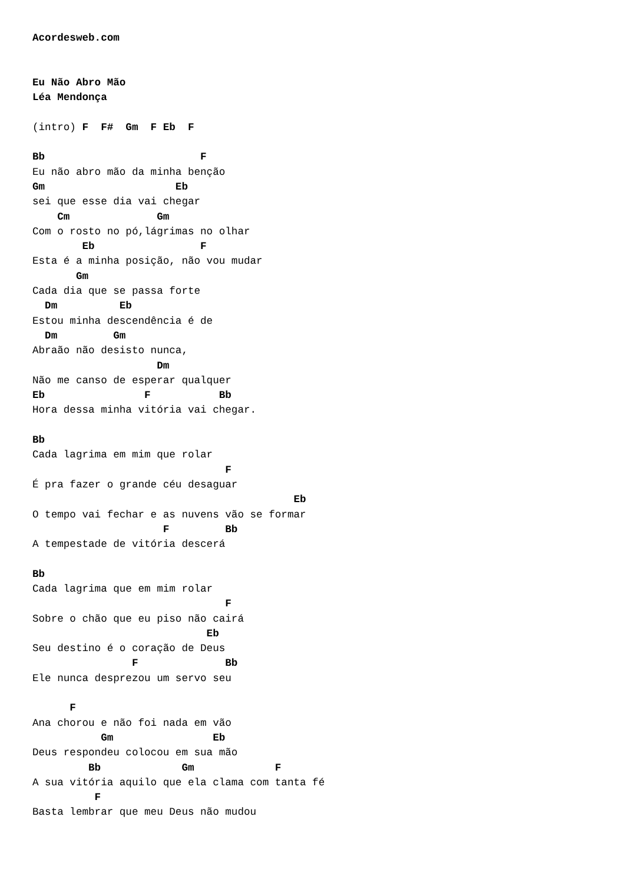Acordesweb.com


Eu Não Abro Mão
Léa Mendonça

(intro) F  F#  Gm  F Eb  F

Bb                         F
Eu não abro mão da minha benção
Gm                     Eb
sei que esse dia vai chegar
    Cm              Gm
Com o rosto no pó,lágrimas no olhar
        Eb                 F
Esta é a minha posição, não vou mudar
       Gm
Cada dia que se passa forte
  Dm          Eb
Estou minha descendência é de
  Dm         Gm
Abraão não desisto nunca,
                    Dm
Não me canso de esperar qualquer
Eb                F           Bb
Hora dessa minha vitória vai chegar.

Bb
Cada lagrima em mim que rolar
                               F
É pra fazer o grande céu desaguar
                                          Eb
O tempo vai fechar e as nuvens vão se formar
                     F         Bb
A tempestade de vitória descerá

Bb
Cada lagrima que em mim rolar
                               F
Sobre o chão que eu piso não cairá
                            Eb
Seu destino é o coração de Deus
                F              Bb
Ele nunca desprezou um servo seu

      F
Ana chorou e não foi nada em vão
           Gm                Eb
Deus respondeu colocou em sua mão
         Bb             Gm             F
A sua vitória aquilo que ela clama com tanta fé
          F
Basta lembrar que meu Deus não mudou